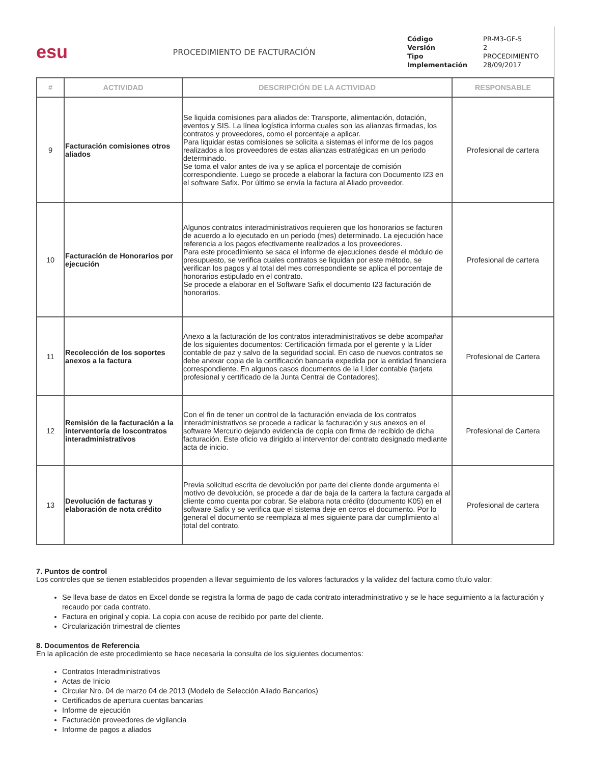esu
PROCEDIMIENTO DE FACTURACIÓN
| Código | PR-M3-GF-5 |
| Versión | 2 |
| Tipo | PROCEDIMIENTO |
| Implementación | 28/09/2017 |
| # | ACTIVIDAD | DESCRIPCIÓN DE LA ACTIVIDAD | RESPONSABLE |
| --- | --- | --- | --- |
| 9 | Facturación comisiones otros aliados | Se liquida comisiones para aliados de: Transporte, alimentación, dotación, eventos y SIS. La línea logística informa cuales son las alianzas firmadas, los contratos y proveedores, como el porcentaje a aplicar. Para liquidar estas comisiones se solicita a sistemas el informe de los pagos realizados a los proveedores de estas alianzas estratégicas en un periodo determinado. Se toma el valor antes de iva y se aplica el porcentaje de comisión correspondiente. Luego se procede a elaborar la factura con Documento I23 en el software Safix. Por último se envía la factura al Aliado proveedor. | Profesional de cartera |
| 10 | Facturación de Honorarios por ejecución | Algunos contratos interadministrativos requieren que los honorarios se facturen de acuerdo a lo ejecutado en un periodo (mes) determinado. La ejecución hace referencia a los pagos efectivamente realizados a los proveedores. Para este procedimiento se saca el informe de ejecuciones desde el módulo de presupuesto, se verifica cuales contratos se liquidan por este método, se verifican los pagos y al total del mes correspondiente se aplica el porcentaje de honorarios estipulado en el contrato. Se procede a elaborar en el Software Safix el documento I23 facturación de honorarios. | Profesional de cartera |
| 11 | Recolección de los soportes anexos a la factura | Anexo a la facturación de los contratos interadministrativos se debe acompañar de los siguientes documentos: Certificación firmada por el gerente y la Líder contable de paz y salvo de la seguridad social. En caso de nuevos contratos se debe anexar copia de la certificación bancaria expedida por la entidad financiera correspondiente. En algunos casos documentos de la Líder contable (tarjeta profesional y certificado de la Junta Central de Contadores). | Profesional de Cartera |
| 12 | Remisión de la facturación a la interventoría de loscontratos interadministrativos | Con el fin de tener un control de la facturación enviada de los contratos interadministrativos se procede a radicar la facturación y sus anexos en el software Mercurio dejando evidencia de copia con firma de recibido de dicha facturación. Este oficio va dirigido al interventor del contrato designado mediante acta de inicio. | Profesional de Cartera |
| 13 | Devolución de facturas y elaboración de nota crédito | Previa solicitud escrita de devolución por parte del cliente donde argumenta el motivo de devolución, se procede a dar de baja de la cartera la factura cargada al cliente como cuenta por cobrar. Se elabora nota crédito (documento K05) en el software Safix y se verifica que el sistema deje en ceros el documento. Por lo general el documento se reemplaza al mes siguiente para dar cumplimiento al total del contrato. | Profesional de cartera |
7. Puntos de control
Los controles que se tienen establecidos propenden a llevar seguimiento de los valores facturados y la validez del factura como título valor:
Se lleva base de datos en Excel donde se registra la forma de pago de cada contrato interadministrativo y se le hace seguimiento a la facturación y recaudo por cada contrato.
Factura en original y copia. La copia con acuse de recibido por parte del cliente.
Circularización trimestral de clientes
8. Documentos de Referencia
En la aplicación de este procedimiento se hace necesaria la consulta de los siguientes documentos:
Contratos Interadministrativos
Actas de Inicio
Circular Nro. 04 de marzo 04 de 2013 (Modelo de Selección Aliado Bancarios)
Certificados de apertura cuentas bancarias
Informe de ejecución
Facturación proveedores de vigilancia
Informe de pagos a aliados